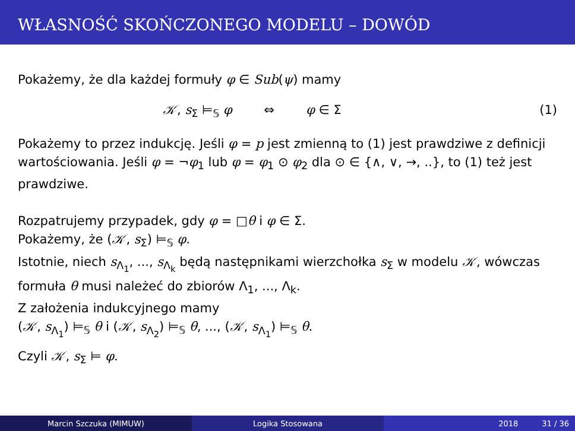WŁASNOŚĆ SKOŃCZONEGO MODELU – DOWÓD
Pokażemy, że dla każdej formuły φ ∈ Sub(ψ) mamy
𝒦, s<sub>Σ</sub> ⊨<sub>𝕊</sub> φ ⇔ φ ∈ Σ (1)
Pokażemy to przez indukcję. Jeśli φ = p jest zmienną to (1) jest prawdziwe z definicji wartościowania. Jeśli φ = ¬φ<sub>1</sub> lub φ = φ<sub>1</sub> ⊙ φ<sub>2</sub> dla ⊙ ∈ {∧, ∨, →, ..}, to (1) też jest prawdziwe.
Rozpatrujemy przypadek, gdy φ = □θ i φ ∈ Σ.
Pokażemy, że (𝒦, s<sub>Σ</sub>) ⊨<sub>𝕊</sub> φ.
Istotnie, niech s<sub>Λ<sub>1</sub></sub>, ..., s<sub>Λ<sub>k</sub></sub> będą następnikami wierzchołka s<sub>Σ</sub> w modelu 𝒦, wówczas formuła θ musi należeć do zbiorów Λ<sub>1</sub>, ..., Λ<sub>k</sub>.
Z założenia indukcyjnego mamy
(𝒦, s<sub>Λ<sub>1</sub></sub>) ⊨<sub>𝕊</sub> θ i (𝒦, s<sub>Λ<sub>2</sub></sub>) ⊨<sub>𝕊</sub> θ, ..., (𝒦, s<sub>Λ<sub>1</sub></sub>) ⊨<sub>𝕊</sub> θ.
Czyli 𝒦, s<sub>Σ</sub> ⊨ φ.
Marcin Szczuka (MIMUW) Logika Stosowana 2018 31 / 36